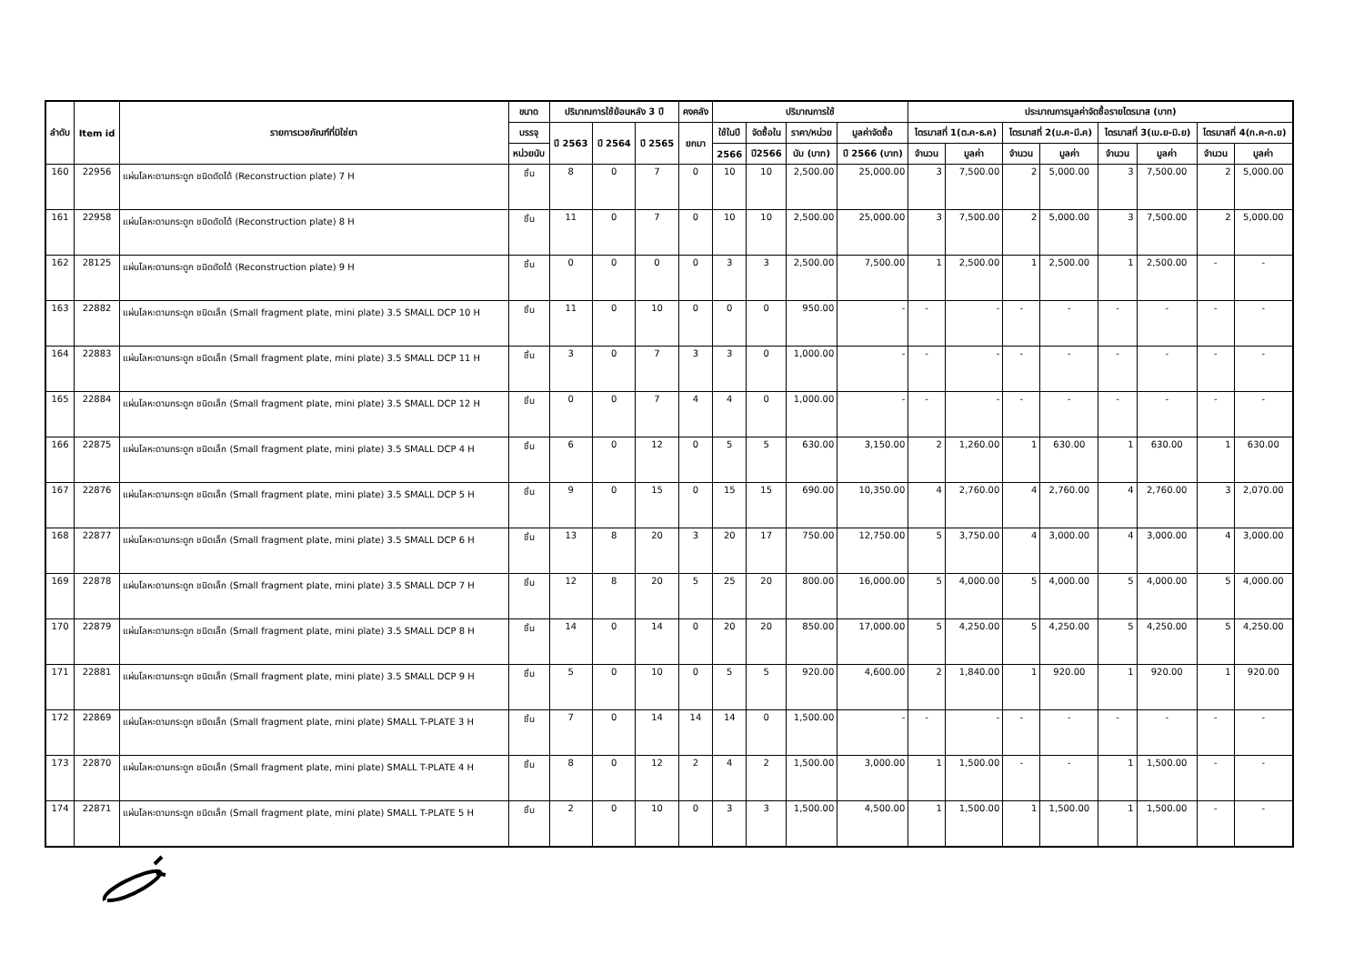| ลำดับ | Item id | รายการเวชภัณฑ์ที่มิใช่ยา | ขนาด | ปริมาณการใช้ย้อนหลัง 3 ปี | | | คงคลัง | ปริมาณการใช้ | | | | ประมาณการมูลค่าจัดซื้อรายไตรมาส (บาท) | | | | | | | |
| --- | --- | --- | --- | --- | --- | --- | --- | --- | --- | --- | --- | --- | --- | --- | --- | --- | --- | --- | --- |
| | | | บรรจุ | ปี 2563 | ปี 2564 | ปี 2565 | ยกมา | ใช้ในปี | จัดซื้อใน | ราคา/หน่วย | มูลค่าจัดซื้อ | ไตรมาสที่ 1(ต.ค-ธ.ค) | | ไตรมาสที่ 2(ม.ค-มี.ค) | | ไตรมาสที่ 3(เม.ย-มิ.ย) | | ไตรมาสที่ 4(ก.ค-ก.ย) | |
| | | | หน่วยนับ | | | | | 2566 | ปี2566 | นับ (บาท) | ปี 2566 (บาท) | จำนวน | มูลค่า | จำนวน | มูลค่า | จำนวน | มูลค่า | จำนวน | มูลค่า |
| 160 | 22956 | แผ่นโลหะดามกระดูก ชนิดดัดได้ (Reconstruction plate) 7 H | ชิ้น | 8 | 0 | 7 | 0 | 10 | 10 | 2,500.00 | 25,000.00 | 3 | 7,500.00 | 2 | 5,000.00 | 3 | 7,500.00 | 2 | 5,000.00 |
| 161 | 22958 | แผ่นโลหะดามกระดูก ชนิดดัดได้ (Reconstruction plate) 8 H | ชิ้น | 11 | 0 | 7 | 0 | 10 | 10 | 2,500.00 | 25,000.00 | 3 | 7,500.00 | 2 | 5,000.00 | 3 | 7,500.00 | 2 | 5,000.00 |
| 162 | 28125 | แผ่นโลหะดามกระดูก ชนิดดัดได้ (Reconstruction plate) 9 H | ชิ้น | 0 | 0 | 0 | 0 | 3 | 3 | 2,500.00 | 7,500.00 | 1 | 2,500.00 | 1 | 2,500.00 | 1 | 2,500.00 | - | - |
| 163 | 22882 | แผ่นโลหะดามกระดูก ชนิดเล็ก (Small fragment plate, mini plate) 3.5 SMALL DCP 10 H | ชิ้น | 11 | 0 | 10 | 0 | 0 | 0 | 950.00 | - | - | - | - | - | - | - | - | - |
| 164 | 22883 | แผ่นโลหะดามกระดูก ชนิดเล็ก (Small fragment plate, mini plate) 3.5 SMALL DCP 11 H | ชิ้น | 3 | 0 | 7 | 3 | 3 | 0 | 1,000.00 | - | - | - | - | - | - | - | - | - |
| 165 | 22884 | แผ่นโลหะดามกระดูก ชนิดเล็ก (Small fragment plate, mini plate) 3.5 SMALL DCP 12 H | ชิ้น | 0 | 0 | 7 | 4 | 4 | 0 | 1,000.00 | - | - | - | - | - | - | - | - | - |
| 166 | 22875 | แผ่นโลหะดามกระดูก ชนิดเล็ก (Small fragment plate, mini plate) 3.5 SMALL DCP 4 H | ชิ้น | 6 | 0 | 12 | 0 | 5 | 5 | 630.00 | 3,150.00 | 2 | 1,260.00 | 1 | 630.00 | 1 | 630.00 | 1 | 630.00 |
| 167 | 22876 | แผ่นโลหะดามกระดูก ชนิดเล็ก (Small fragment plate, mini plate) 3.5 SMALL DCP 5 H | ชิ้น | 9 | 0 | 15 | 0 | 15 | 15 | 690.00 | 10,350.00 | 4 | 2,760.00 | 4 | 2,760.00 | 4 | 2,760.00 | 3 | 2,070.00 |
| 168 | 22877 | แผ่นโลหะดามกระดูก ชนิดเล็ก (Small fragment plate, mini plate) 3.5 SMALL DCP 6 H | ชิ้น | 13 | 8 | 20 | 3 | 20 | 17 | 750.00 | 12,750.00 | 5 | 3,750.00 | 4 | 3,000.00 | 4 | 3,000.00 | 4 | 3,000.00 |
| 169 | 22878 | แผ่นโลหะดามกระดูก ชนิดเล็ก (Small fragment plate, mini plate) 3.5 SMALL DCP 7 H | ชิ้น | 12 | 8 | 20 | 5 | 25 | 20 | 800.00 | 16,000.00 | 5 | 4,000.00 | 5 | 4,000.00 | 5 | 4,000.00 | 5 | 4,000.00 |
| 170 | 22879 | แผ่นโลหะดามกระดูก ชนิดเล็ก (Small fragment plate, mini plate) 3.5 SMALL DCP 8 H | ชิ้น | 14 | 0 | 14 | 0 | 20 | 20 | 850.00 | 17,000.00 | 5 | 4,250.00 | 5 | 4,250.00 | 5 | 4,250.00 | 5 | 4,250.00 |
| 171 | 22881 | แผ่นโลหะดามกระดูก ชนิดเล็ก (Small fragment plate, mini plate) 3.5 SMALL DCP 9 H | ชิ้น | 5 | 0 | 10 | 0 | 5 | 5 | 920.00 | 4,600.00 | 2 | 1,840.00 | 1 | 920.00 | 1 | 920.00 | 1 | 920.00 |
| 172 | 22869 | แผ่นโลหะดามกระดูก ชนิดเล็ก (Small fragment plate, mini plate) SMALL T-PLATE 3 H | ชิ้น | 7 | 0 | 14 | 14 | 14 | 0 | 1,500.00 | - | - | - | - | - | - | - | - | - |
| 173 | 22870 | แผ่นโลหะดามกระดูก ชนิดเล็ก (Small fragment plate, mini plate) SMALL T-PLATE 4 H | ชิ้น | 8 | 0 | 12 | 2 | 4 | 2 | 1,500.00 | 3,000.00 | 1 | 1,500.00 | - | - | 1 | 1,500.00 | - | - |
| 174 | 22871 | แผ่นโลหะดามกระดูก ชนิดเล็ก (Small fragment plate, mini plate) SMALL T-PLATE 5 H | ชิ้น | 2 | 0 | 10 | 0 | 3 | 3 | 1,500.00 | 4,500.00 | 1 | 1,500.00 | 1 | 1,500.00 | 1 | 1,500.00 | - | - |